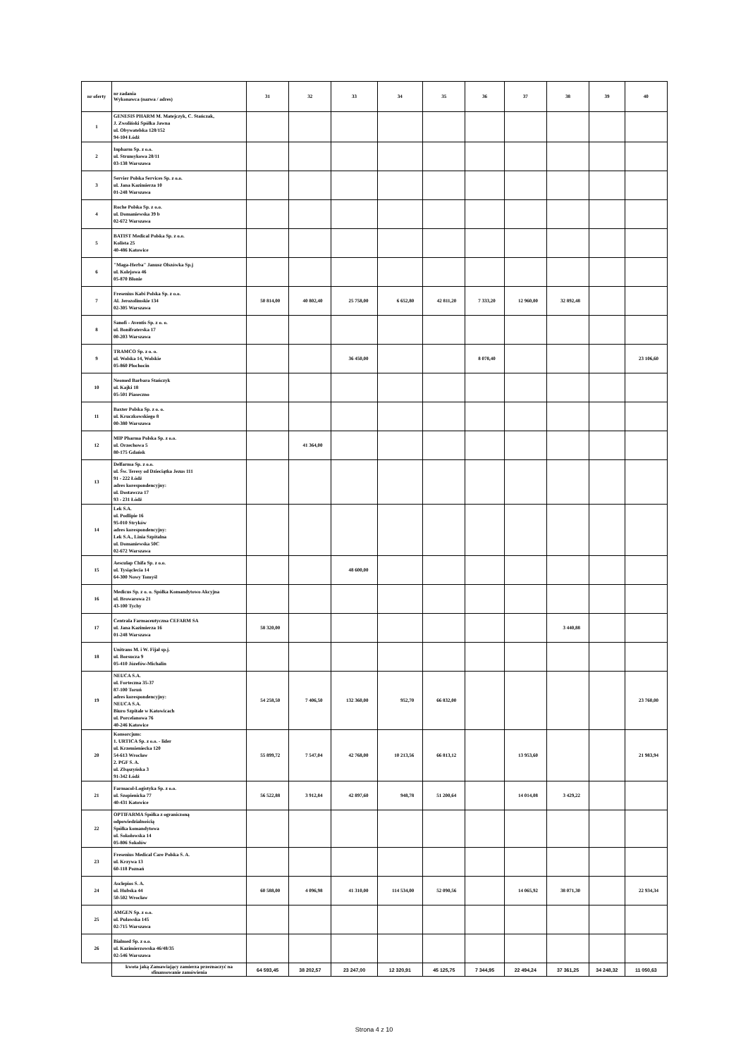| nr oferty | nr zadania Wykonawca (nazwa / adres) | 31 | 32 | 33 | 34 | 35 | 36 | 37 | 38 | 39 | 40 |
| --- | --- | --- | --- | --- | --- | --- | --- | --- | --- | --- | --- |
| 1 | GENESIS PHARM M. Matejczyk, C. Stańczak, J. Zwoliński Spółka Jawna ul. Obywatelska 128/152 94-104 Łódź | | | | | | | | | | |
| 2 | Inpharm Sp. z o.o. ul. Strumykowa 28/11 03-138 Warszawa | | | | | | | | | | |
| 3 | Servier Polska Services Sp. z o.o. ul. Jana Kazimierza 10 01-248 Warszawa | | | | | | | | | | |
| 4 | Roche Polska Sp. z o.o. ul. Domaniewska 39 b 02-672 Warszawa | | | | | | | | | | |
| 5 | BATIST Medical Polska Sp. z o.o. Kolista 25 40-486 Katowice | | | | | | | | | | |
| 6 | "Maga-Herba" Janusz Olszówka Sp.j ul. Kolejowa 46 05-870 Błonie | | | | | | | | | | |
| 7 | Fresenius Kabi Polska Sp. z o.o. Al. Jerozolimskie 134 02-305 Warszawa | 50 814,00 | 40 802,40 | 25 758,00 | 6 652,80 | 42 811,20 | 7 333,20 | 12 960,00 | 32 892,48 | | |
| 8 | Sanofi - Aventis Sp. z o. o. ul. Bonifraterska 17 00-203 Warszawa | | | | | | | | | | |
| 9 | TRAMCO Sp. z o. o. ul. Wolska 14, Wolskie 05-860 Płochocin | | | 36 450,00 | | | 8 078,40 | | | | 23 106,60 |
| 10 | Neomed Barbara Stańczyk ul. Kajki 18 05-501 Piaseczno | | | | | | | | | | |
| 11 | Baxter Polska Sp. z o. o. ul. Kruczkowskiego 8 00-380 Warszawa | | | | | | | | | | |
| 12 | MIP Pharma Polska Sp. z o.o. ul. Orzechowa 5 80-175 Gdańsk | | 41 364,00 | | | | | | | | |
| 13 | Delfarma Sp. z o.o. ul. Św. Teresy od Dzieciątka Jezus 111 91 - 222 Łódź adres korespondencyjny: ul. Dostawcza 17 93 - 231 Łódź | | | | | | | | | | |
| 14 | Lek S.A. ul. Podlipie 16 95-010 Stryków adres korespondencyjny: Lek S.A., Linia Szpitalna ul. Domaniewska 50C 02-672 Warszawa | | | | | | | | | | |
| 15 | Aesculap Chifa Sp. z o.o. ul. Tysiąclecia 14 64-300 Nowy Tomyśl | | | 48 600,00 | | | | | | | |
| 16 | Medicus Sp. z o. o. Spółka Komandytowo Akcyjna ul. Browarowa 21 43-100 Tychy | | | | | | | | | | |
| 17 | Centrala Farmaceutyczna CEFARM SA ul. Jana Kazimierza 16 01-248 Warszawa | 58 320,00 | | | | | | | 3 440,88 | | |
| 18 | Unitrans M. i W. Fijał sp.j. ul. Borsucza 9 05-410 Józefów-Michalin | | | | | | | | | | |
| 19 | NEUCA S.A. ul. Forteczna 35-37 87-100 Toruń adres korespondencyjny: NEUCA S.A. Biuro Szpitale w Katowicach ul. Porcelanowa 76 40-246 Katowice | 54 258,50 | 7 406,50 | 132 360,00 | 952,70 | 66 832,00 | | | | | 23 760,00 |
| 20 | Konsorcjum: 1. URTICA Sp. z o.o. - lider ul. Krzemieniecka 120 54-613 Wrocław 2. PGF S. A. ul. Zbąszyńska 3 91-342 Łódź | 55 899,72 | 7 547,04 | 42 768,00 | 10 213,56 | 66 813,12 | | 13 953,60 | | | 21 983,94 |
| 21 | Farmacol-Logistyka Sp. z o.o. ul. Szopienicka 77 40-431 Katowice | 56 522,88 | 3 912,84 | 42 897,60 | 948,78 | 51 200,64 | | 14 014,08 | 3 429,22 | | |
| 22 | OPTIFARMA Spółka z ograniczoną odpowiedzialnością Spółka komandytowa ul. Sokołowska 14 05-806 Sokołów | | | | | | | | | | |
| 23 | Fresenius Medical Care Polska S. A. ul. Krzywa 13 60-118 Poznań | | | | | | | | | | |
| 24 | Asclepios S. A. ul. Hubska 44 50-502 Wrocław | 60 588,00 | 4 096,98 | 41 310,00 | 114 534,00 | 52 090,56 | | 14 065,92 | 38 071,30 | | 22 934,34 |
| 25 | AMGEN Sp. z o.o. ul. Puławska 145 02-715 Warszawa | | | | | | | | | | |
| 26 | Bialmed Sp. z o.o. ul. Kazimierzowska 46/48/35 02-546 Warszawa | | | | | | | | | | |
| | kwota jaką Zamawiający zamierza przeznaczyć na sfinansowanie zamówienia | 64 593,45 | 38 202,57 | 23 247,00 | 12 320,91 | 45 125,75 | 7 344,95 | 22 494,24 | 37 361,25 | 34 248,32 | 11 050,63 |
Strona 4 z 10